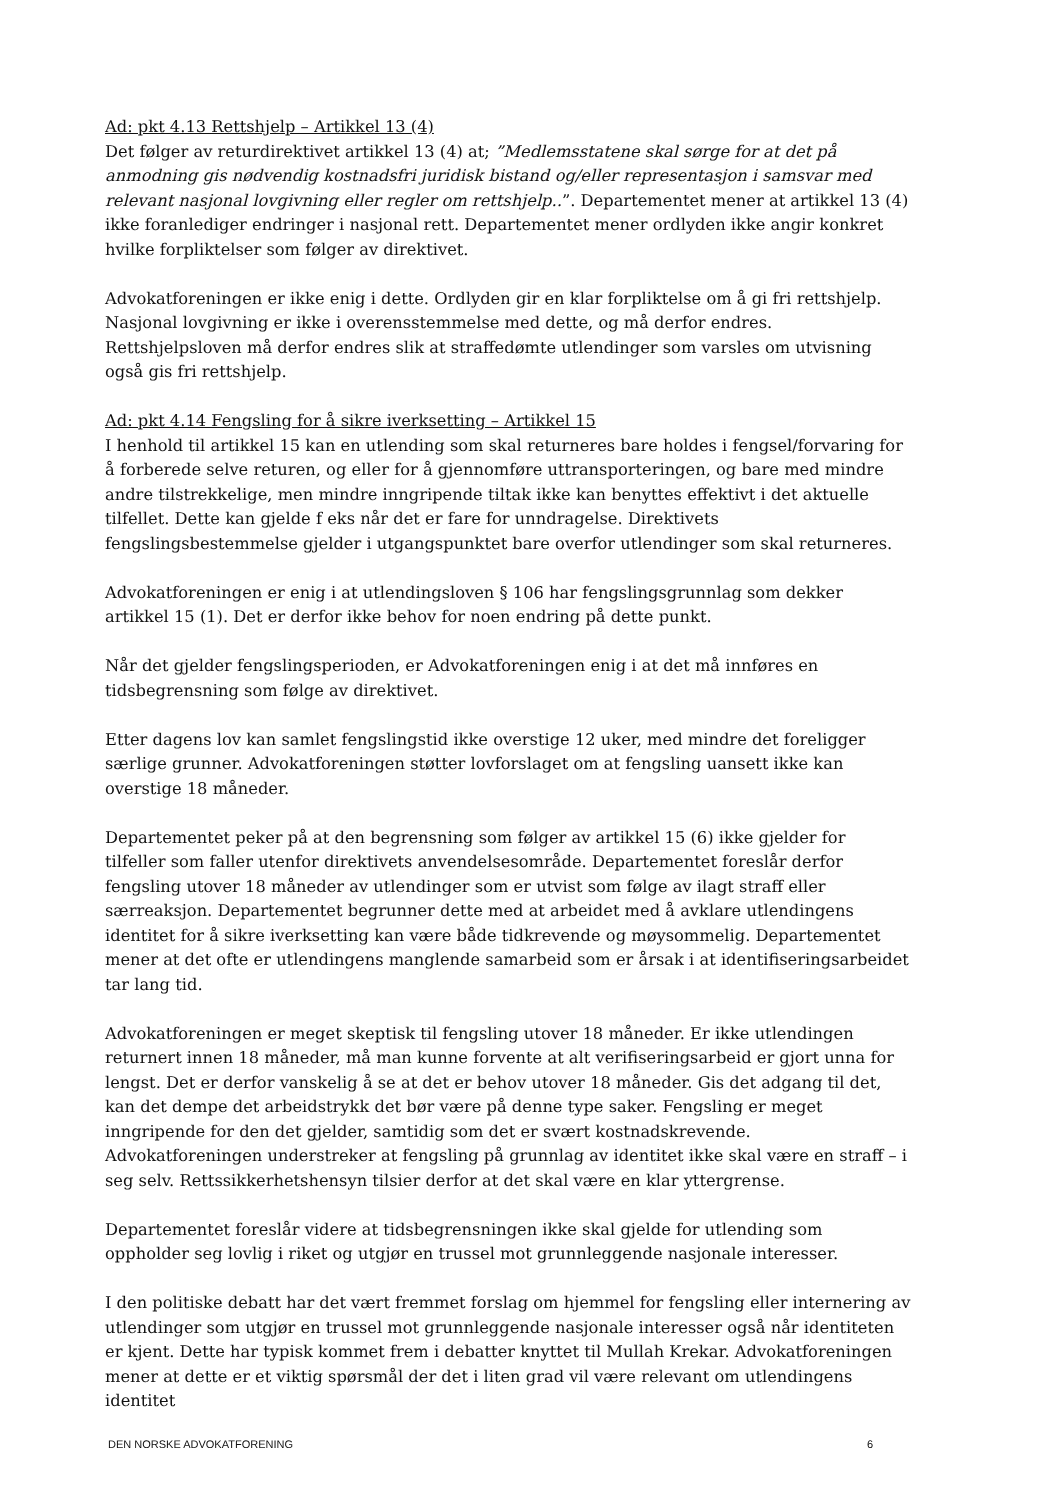Ad: pkt 4.13 Rettshjelp – Artikkel 13 (4)
Det følger av returdirektivet artikkel 13 (4) at; ”Medlemsstatene skal sørge for at det på anmodning gis nødvendig kostnadsfri juridisk bistand og/eller representasjon i samsvar med relevant nasjonal lovgivning eller regler om rettshjelp..”. Departementet mener at artikkel 13 (4) ikke foranlediger endringer i nasjonal rett. Departementet mener ordlyden ikke angir konkret hvilke forpliktelser som følger av direktivet.
Advokatforeningen er ikke enig i dette. Ordlyden gir en klar forpliktelse om å gi fri rettshjelp. Nasjonal lovgivning er ikke i overensstemmelse med dette, og må derfor endres. Rettshjelpsloven må derfor endres slik at straffedømte utlendinger som varsles om utvisning også gis fri rettshjelp.
Ad: pkt 4.14 Fengsling for å sikre iverksetting – Artikkel 15
I henhold til artikkel 15 kan en utlending som skal returneres bare holdes i fengsel/forvaring for å forberede selve returen, og eller for å gjennomføre uttransporteringen, og bare med mindre andre tilstrekkelige, men mindre inngripende tiltak ikke kan benyttes effektivt i det aktuelle tilfellet. Dette kan gjelde f eks når det er fare for unndragelse. Direktivets fengslingsbestemmelse gjelder i utgangspunktet bare overfor utlendinger som skal returneres.
Advokatforeningen er enig i at utlendingsloven § 106 har fengslingsgrunnlag som dekker artikkel 15 (1). Det er derfor ikke behov for noen endring på dette punkt.
Når det gjelder fengslingsperioden, er Advokatforeningen enig i at det må innføres en tidsbegrensning som følge av direktivet.
Etter dagens lov kan samlet fengslingstid ikke overstige 12 uker, med mindre det foreligger særlige grunner. Advokatforeningen støtter lovforslaget om at fengsling uansett ikke kan overstige 18 måneder.
Departementet peker på at den begrensning som følger av artikkel 15 (6) ikke gjelder for tilfeller som faller utenfor direktivets anvendelsesområde. Departementet foreslår derfor fengsling utover 18 måneder av utlendinger som er utvist som følge av ilagt straff eller særreaksjon. Departementet begrunner dette med at arbeidet med å avklare utlendingens identitet for å sikre iverksetting kan være både tidkrevende og møysommelig. Departementet mener at det ofte er utlendingens manglende samarbeid som er årsak i at identifiseringsarbeidet tar lang tid.
Advokatforeningen er meget skeptisk til fengsling utover 18 måneder. Er ikke utlendingen returnert innen 18 måneder, må man kunne forvente at alt verifiseringsarbeid er gjort unna for lengst. Det er derfor vanskelig å se at det er behov utover 18 måneder. Gis det adgang til det, kan det dempe det arbeidstrykk det bør være på denne type saker. Fengsling er meget inngripende for den det gjelder, samtidig som det er svært kostnadskrevende. Advokatforeningen understreker at fengsling på grunnlag av identitet ikke skal være en straff – i seg selv. Rettssikkerhetshensyn tilsier derfor at det skal være en klar yttergrense.
Departementet foreslår videre at tidsbegrensningen ikke skal gjelde for utlending som oppholder seg lovlig i riket og utgjør en trussel mot grunnleggende nasjonale interesser.
I den politiske debatt har det vært fremmet forslag om hjemmel for fengsling eller internering av utlendinger som utgjør en trussel mot grunnleggende nasjonale interesser også når identiteten er kjent. Dette har typisk kommet frem i debatter knyttet til Mullah Krekar. Advokatforeningen mener at dette er et viktig spørsmål der det i liten grad vil være relevant om utlendingens identitet
DEN NORSKE ADVOKATFORENING 6